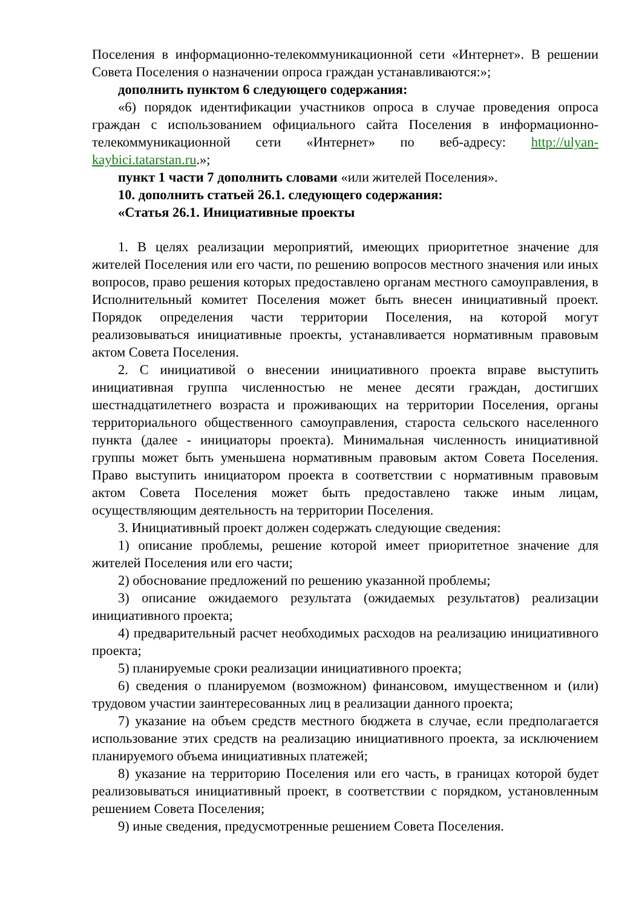Поселения в информационно-телекоммуникационной сети «Интернет». В решении Совета Поселения о назначении опроса граждан устанавливаются:»;
дополнить пунктом 6 следующего содержания:
«6) порядок идентификации участников опроса в случае проведения опроса граждан с использованием официального сайта Поселения в информационно-телекоммуникационной сети «Интернет» по веб-адресу: http://ulyan-kaybici.tatarstan.ru.»;
пункт 1 части 7 дополнить словами «или жителей Поселения».
10. дополнить статьей 26.1. следующего содержания:
«Статья 26.1. Инициативные проекты
1. В целях реализации мероприятий, имеющих приоритетное значение для жителей Поселения или его части, по решению вопросов местного значения или иных вопросов, право решения которых предоставлено органам местного самоуправления, в Исполнительный комитет Поселения может быть внесен инициативный проект. Порядок определения части территории Поселения, на которой могут реализовываться инициативные проекты, устанавливается нормативным правовым актом Совета Поселения.
2. С инициативой о внесении инициативного проекта вправе выступить инициативная группа численностью не менее десяти граждан, достигших шестнадцатилетнего возраста и проживающих на территории Поселения, органы территориального общественного самоуправления, староста сельского населенного пункта (далее - инициаторы проекта). Минимальная численность инициативной группы может быть уменьшена нормативным правовым актом Совета Поселения. Право выступить инициатором проекта в соответствии с нормативным правовым актом Совета Поселения может быть предоставлено также иным лицам, осуществляющим деятельность на территории Поселения.
3. Инициативный проект должен содержать следующие сведения:
1) описание проблемы, решение которой имеет приоритетное значение для жителей Поселения или его части;
2) обоснование предложений по решению указанной проблемы;
3) описание ожидаемого результата (ожидаемых результатов) реализации инициативного проекта;
4) предварительный расчет необходимых расходов на реализацию инициативного проекта;
5) планируемые сроки реализации инициативного проекта;
6) сведения о планируемом (возможном) финансовом, имущественном и (или) трудовом участии заинтересованных лиц в реализации данного проекта;
7) указание на объем средств местного бюджета в случае, если предполагается использование этих средств на реализацию инициативного проекта, за исключением планируемого объема инициативных платежей;
8) указание на территорию Поселения или его часть, в границах которой будет реализовываться инициативный проект, в соответствии с порядком, установленным решением Совета Поселения;
9) иные сведения, предусмотренные решением Совета Поселения.